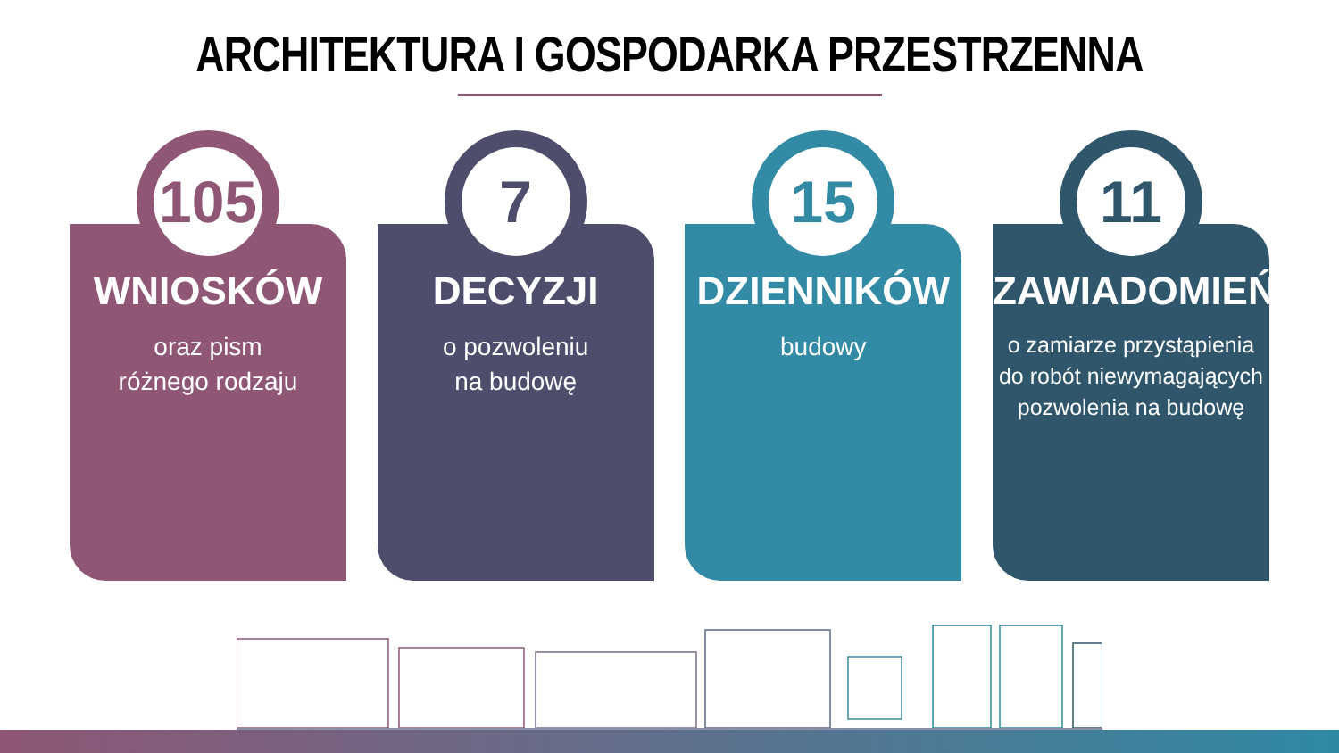ARCHITEKTURA I GOSPODARKA PRZESTRZENNA
105
WNIOSKÓW
oraz pism
różnego rodzaju
7
DECYZJI
o pozwoleniu
na budowę
15
DZIENNIKÓW
budowy
11
ZAWIADOMIEŃ
o zamiarze przystąpienia
do robót niewymagających
pozwolenia na budowę